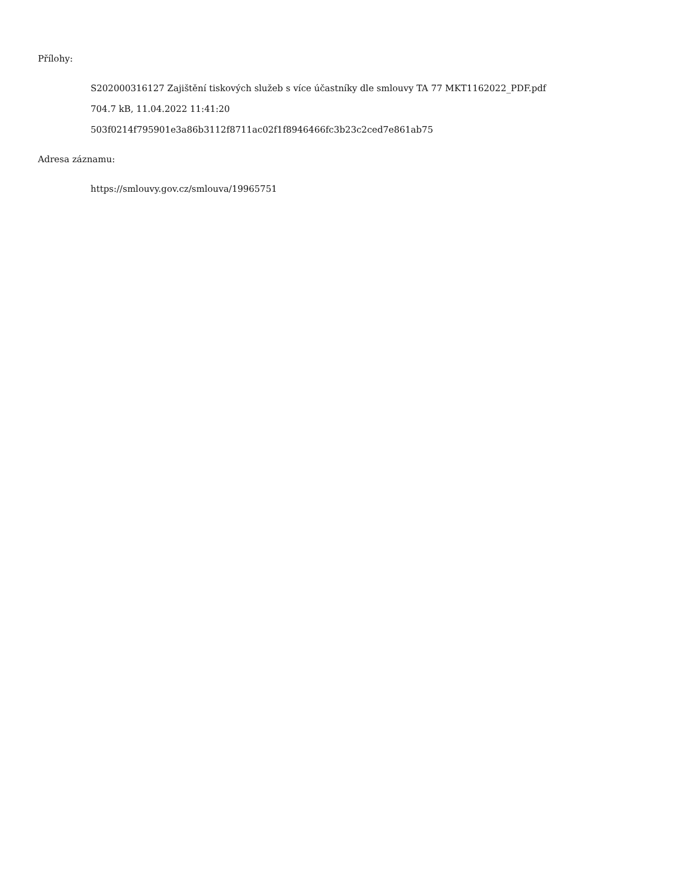Přílohy:
S202000316127 Zajištění tiskových služeb s více účastníky dle smlouvy TA 77 MKT1162022_PDF.pdf
704.7 kB, 11.04.2022 11:41:20
503f0214f795901e3a86b3112f8711ac02f1f8946466fc3b23c2ced7e861ab75
Adresa záznamu:
https://smlouvy.gov.cz/smlouva/19965751